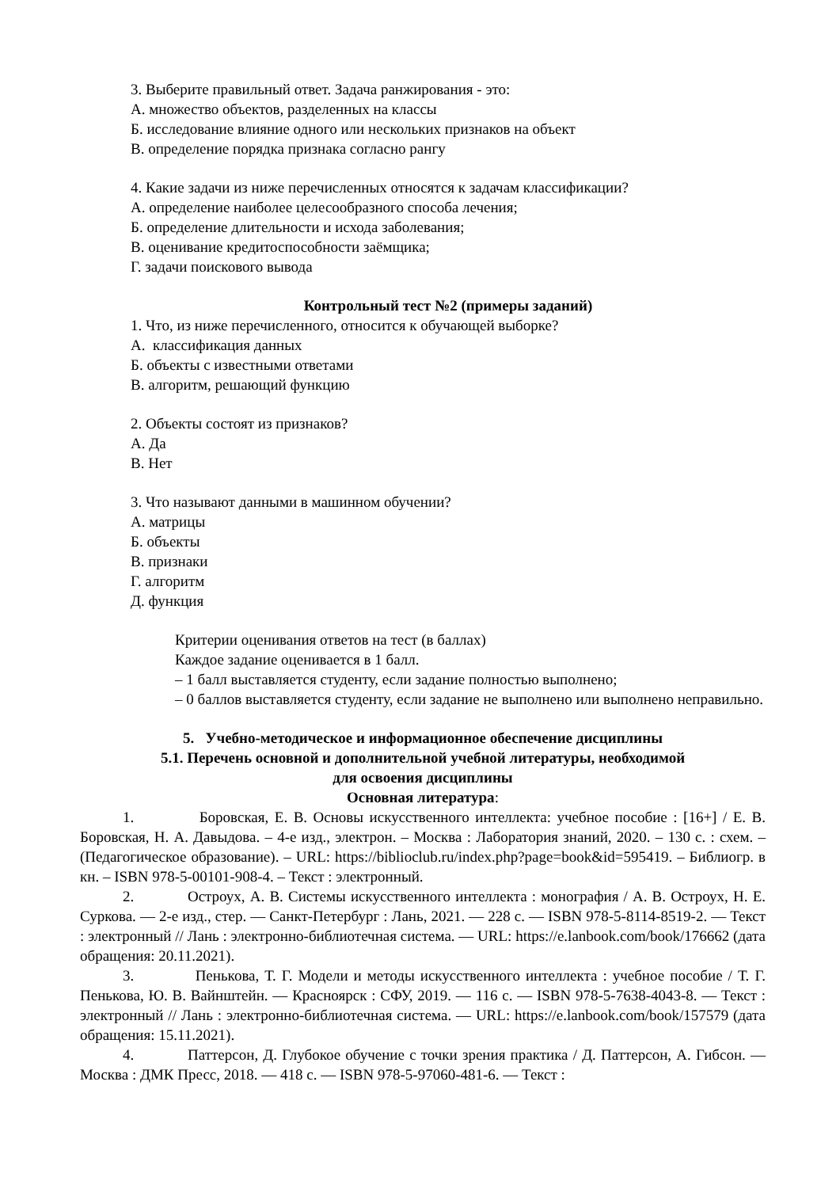3. Выберите правильный ответ. Задача ранжирования - это:
А. множество объектов, разделенных на классы
Б. исследование влияние одного или нескольких признаков на объект
В. определение порядка признака согласно рангу
4. Какие задачи из ниже перечисленных относятся к задачам классификации?
А. определение наиболее целесообразного способа лечения;
Б. определение длительности и исхода заболевания;
В. оценивание кредитоспособности заёмщика;
Г. задачи поискового вывода
Контрольный тест №2 (примеры заданий)
1. Что, из ниже перечисленного, относится к обучающей выборке?
А. классификация данных
Б. объекты с известными ответами
В. алгоритм, решающий функцию
2. Объекты состоят из признаков?
А. Да
В. Нет
3. Что называют данными в машинном обучении?
А. матрицы
Б. объекты
В. признаки
Г. алгоритм
Д. функция
Критерии оценивания ответов на тест (в баллах)
Каждое задание оценивается в 1 балл.
– 1 балл выставляется студенту, если задание полностью выполнено;
– 0 баллов выставляется студенту, если задание не выполнено или выполнено неправильно.
5. Учебно-методическое и информационное обеспечение дисциплины
5.1. Перечень основной и дополнительной учебной литературы, необходимой
для освоения дисциплины
Основная литература:
1. Боровская, Е. В. Основы искусственного интеллекта: учебное пособие : [16+] / Е. В. Боровская, Н. А. Давыдова. – 4-е изд., электрон. – Москва : Лаборатория знаний, 2020. – 130 с. : схем. – (Педагогическое образование). – URL: https://biblioclub.ru/index.php?page=book&id=595419. – Библиогр. в кн. – ISBN 978-5-00101-908-4. – Текст : электронный.
2. Остроух, А. В. Системы искусственного интеллекта : монография / А. В. Остроух, Н. Е. Суркова. — 2-е изд., стер. — Санкт-Петербург : Лань, 2021. — 228 с. — ISBN 978-5-8114-8519-2. — Текст : электронный // Лань : электронно-библиотечная система. — URL: https://e.lanbook.com/book/176662 (дата обращения: 20.11.2021).
3. Пенькова, Т. Г. Модели и методы искусственного интеллекта : учебное пособие / Т. Г. Пенькова, Ю. В. Вайнштейн. — Красноярск : СФУ, 2019. — 116 с. — ISBN 978-5-7638-4043-8. — Текст : электронный // Лань : электронно-библиотечная система. — URL: https://e.lanbook.com/book/157579 (дата обращения: 15.11.2021).
4. Паттерсон, Д. Глубокое обучение с точки зрения практика / Д. Паттерсон, А. Гибсон. — Москва : ДМК Пресс, 2018. — 418 с. — ISBN 978-5-97060-481-6. — Текст :